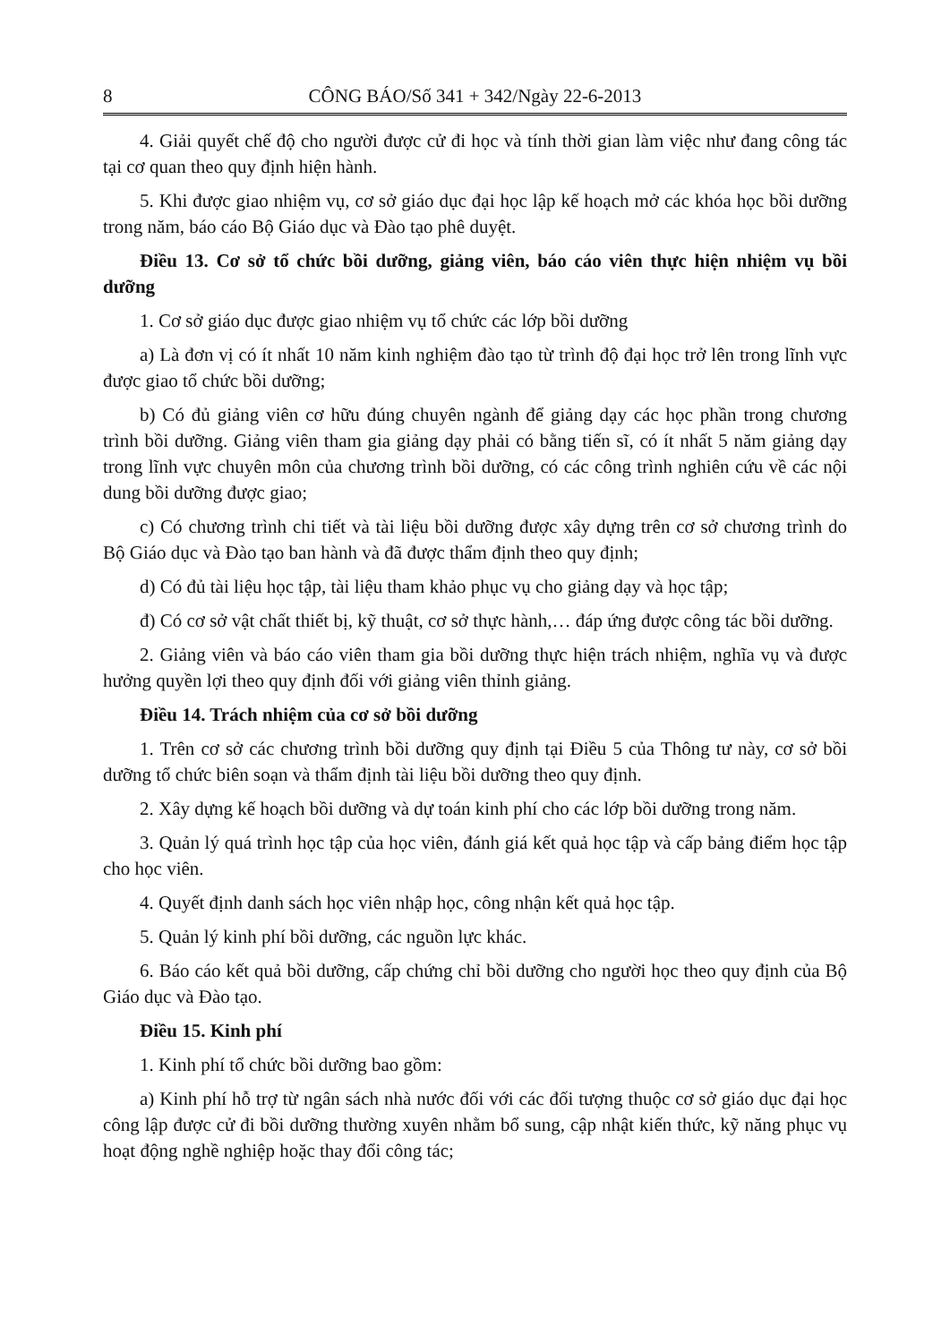8 CÔNG BÁO/Số 341 + 342/Ngày 22-6-2013
4. Giải quyết chế độ cho người được cử đi học và tính thời gian làm việc như đang công tác tại cơ quan theo quy định hiện hành.
5. Khi được giao nhiệm vụ, cơ sở giáo dục đại học lập kế hoạch mở các khóa học bồi dưỡng trong năm, báo cáo Bộ Giáo dục và Đào tạo phê duyệt.
Điều 13. Cơ sở tổ chức bồi dưỡng, giảng viên, báo cáo viên thực hiện nhiệm vụ bồi dưỡng
1. Cơ sở giáo dục được giao nhiệm vụ tổ chức các lớp bồi dưỡng
a) Là đơn vị có ít nhất 10 năm kinh nghiệm đào tạo từ trình độ đại học trở lên trong lĩnh vực được giao tổ chức bồi dưỡng;
b) Có đủ giảng viên cơ hữu đúng chuyên ngành để giảng dạy các học phần trong chương trình bồi dưỡng. Giảng viên tham gia giảng dạy phải có bằng tiến sĩ, có ít nhất 5 năm giảng dạy trong lĩnh vực chuyên môn của chương trình bồi dưỡng, có các công trình nghiên cứu về các nội dung bồi dưỡng được giao;
c) Có chương trình chi tiết và tài liệu bồi dưỡng được xây dựng trên cơ sở chương trình do Bộ Giáo dục và Đào tạo ban hành và đã được thẩm định theo quy định;
d) Có đủ tài liệu học tập, tài liệu tham khảo phục vụ cho giảng dạy và học tập;
đ) Có cơ sở vật chất thiết bị, kỹ thuật, cơ sở thực hành,… đáp ứng được công tác bồi dưỡng.
2. Giảng viên và báo cáo viên tham gia bồi dưỡng thực hiện trách nhiệm, nghĩa vụ và được hưởng quyền lợi theo quy định đối với giảng viên thỉnh giảng.
Điều 14. Trách nhiệm của cơ sở bồi dưỡng
1. Trên cơ sở các chương trình bồi dưỡng quy định tại Điều 5 của Thông tư này, cơ sở bồi dưỡng tổ chức biên soạn và thẩm định tài liệu bồi dưỡng theo quy định.
2. Xây dựng kế hoạch bồi dưỡng và dự toán kinh phí cho các lớp bồi dưỡng trong năm.
3. Quản lý quá trình học tập của học viên, đánh giá kết quả học tập và cấp bảng điểm học tập cho học viên.
4. Quyết định danh sách học viên nhập học, công nhận kết quả học tập.
5. Quản lý kinh phí bồi dưỡng, các nguồn lực khác.
6. Báo cáo kết quả bồi dưỡng, cấp chứng chỉ bồi dưỡng cho người học theo quy định của Bộ Giáo dục và Đào tạo.
Điều 15. Kinh phí
1. Kinh phí tổ chức bồi dưỡng bao gồm:
a) Kinh phí hỗ trợ từ ngân sách nhà nước đối với các đối tượng thuộc cơ sở giáo dục đại học công lập được cử đi bồi dưỡng thường xuyên nhằm bổ sung, cập nhật kiến thức, kỹ năng phục vụ hoạt động nghề nghiệp hoặc thay đổi công tác;